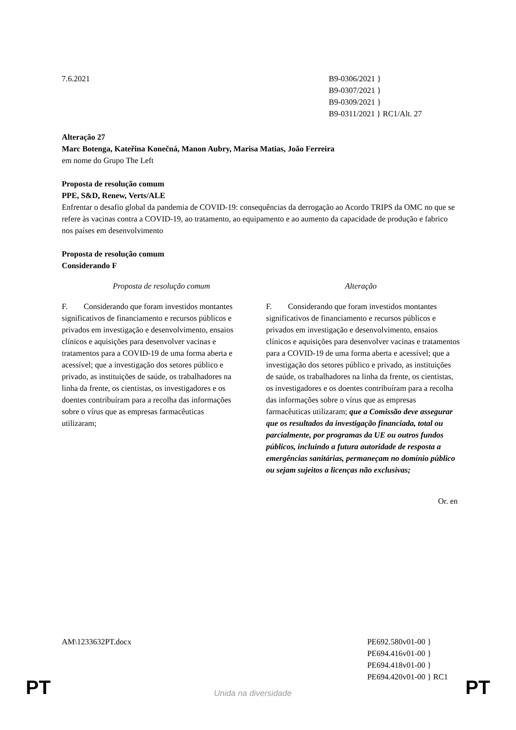7.6.2021 B9-0306/2021 }
B9-0307/2021 }
B9-0309/2021 }
B9-0311/2021 } RC1/Alt. 27
Alteração 27
Marc Botenga, Kateřina Konečná, Manon Aubry, Marisa Matias, João Ferreira
em nome do Grupo The Left
Proposta de resolução comum
PPE, S&D, Renew, Verts/ALE
Enfrentar o desafio global da pandemia de COVID-19: consequências da derrogação ao Acordo TRIPS da OMC no que se refere às vacinas contra a COVID-19, ao tratamento, ao equipamento e ao aumento da capacidade de produção e fabrico nos países em desenvolvimento
Proposta de resolução comum
Considerando F
| Proposta de resolução comum | Alteração |
| --- | --- |
| F. Considerando que foram investidos montantes significativos de financiamento e recursos públicos e privados em investigação e desenvolvimento, ensaios clínicos e aquisições para desenvolver vacinas e tratamentos para a COVID-19 de uma forma aberta e acessível; que a investigação dos setores público e privado, as instituições de saúde, os trabalhadores na linha da frente, os cientistas, os investigadores e os doentes contribuíram para a recolha das informações sobre o vírus que as empresas farmacêuticas utilizaram; | F. Considerando que foram investidos montantes significativos de financiamento e recursos públicos e privados em investigação e desenvolvimento, ensaios clínicos e aquisições para desenvolver vacinas e tratamentos para a COVID-19 de uma forma aberta e acessível; que a investigação dos setores público e privado, as instituições de saúde, os trabalhadores na linha da frente, os cientistas, os investigadores e os doentes contribuíram para a recolha das informações sobre o vírus que as empresas farmacêuticas utilizaram; que a Comissão deve assegurar que os resultados da investigação financiada, total ou parcialmente, por programas da UE ou outros fundos públicos, incluindo a futura autoridade de resposta a emergências sanitárias, permaneçam no domínio público ou sejam sujeitos a licenças não exclusivas; |
Or. en
AM\1233632PT.docx PE692.580v01-00 }
PE694.416v01-00 }
PE694.418v01-00 }
PE694.420v01-00 } RC1
PT Unida na diversidade PT